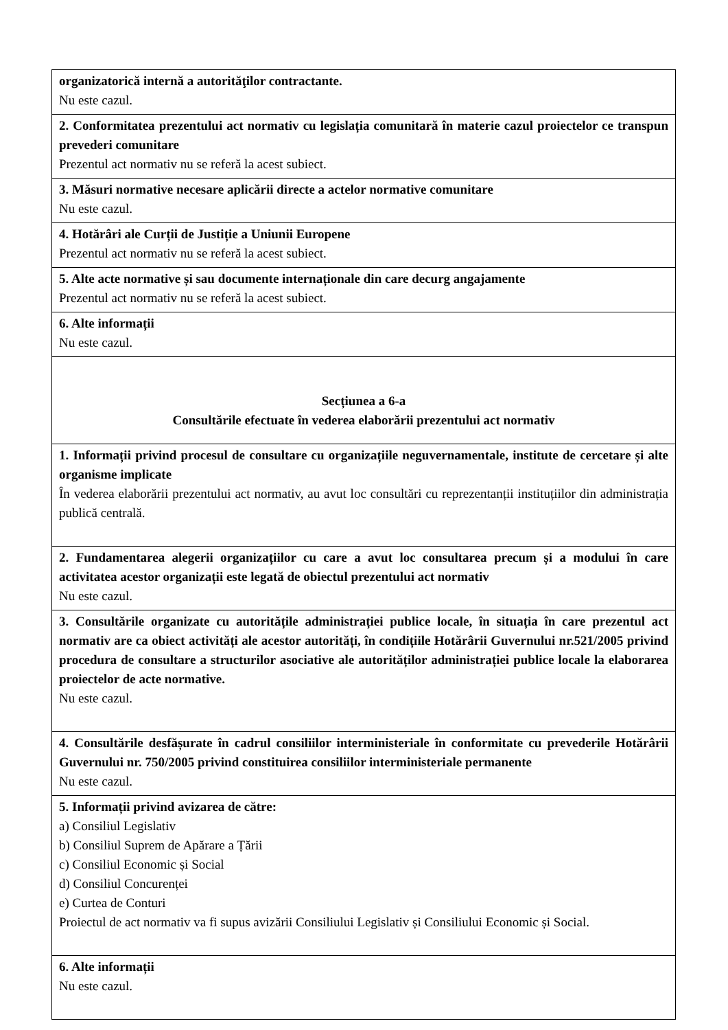| organizatorică internă a autorităţilor contractante. Nu este cazul. |
| 2. Conformitatea prezentului act normativ cu legislația comunitară în materie cazul proiectelor ce transpun prevederi comunitare Prezentul act normativ nu se referă la acest subiect. |
| 3. Măsuri normative necesare aplicării directe a actelor normative comunitare Nu este cazul. |
| 4. Hotărâri ale Curții de Justiție a Uniunii Europene Prezentul act normativ nu se referă la acest subiect. |
| 5. Alte acte normative și sau documente internaționale din care decurg angajamente Prezentul act normativ nu se referă la acest subiect. |
| 6. Alte informații Nu este cazul. |
| Secțiunea a 6-a Consultările efectuate în vederea elaborării prezentului act normativ |
| 1. Informații privind procesul de consultare cu organizațiile neguvernamentale, institute de cercetare și alte organisme implicate În vederea elaborării prezentului act normativ, au avut loc consultări cu reprezentanții instituțiilor din administrația publică centrală. |
| 2. Fundamentarea alegerii organizațiilor cu care a avut loc consultarea precum și a modului în care activitatea acestor organizații este legată de obiectul prezentului act normativ Nu este cazul. |
| 3. Consultările organizate cu autoritățile administrației publice locale, în situația în care prezentul act normativ are ca obiect activități ale acestor autorități, în condițiile Hotărârii Guvernului nr.521/2005 privind procedura de consultare a structurilor asociative ale autorităților administrației publice locale la elaborarea proiectelor de acte normative. Nu este cazul. |
| 4. Consultările desfășurate în cadrul consiliilor interministeriale în conformitate cu prevederile Hotărârii Guvernului nr. 750/2005 privind constituirea consiliilor interministeriale permanente Nu este cazul. |
| 5. Informații privind avizarea de către: a) Consiliul Legislativ b) Consiliul Suprem de Apărare a Țării c) Consiliul Economic și Social d) Consiliul Concurenței e) Curtea de Conturi Proiectul de act normativ va fi supus avizării Consiliului Legislativ și Consiliului Economic și Social. |
| 6. Alte informații Nu este cazul. |